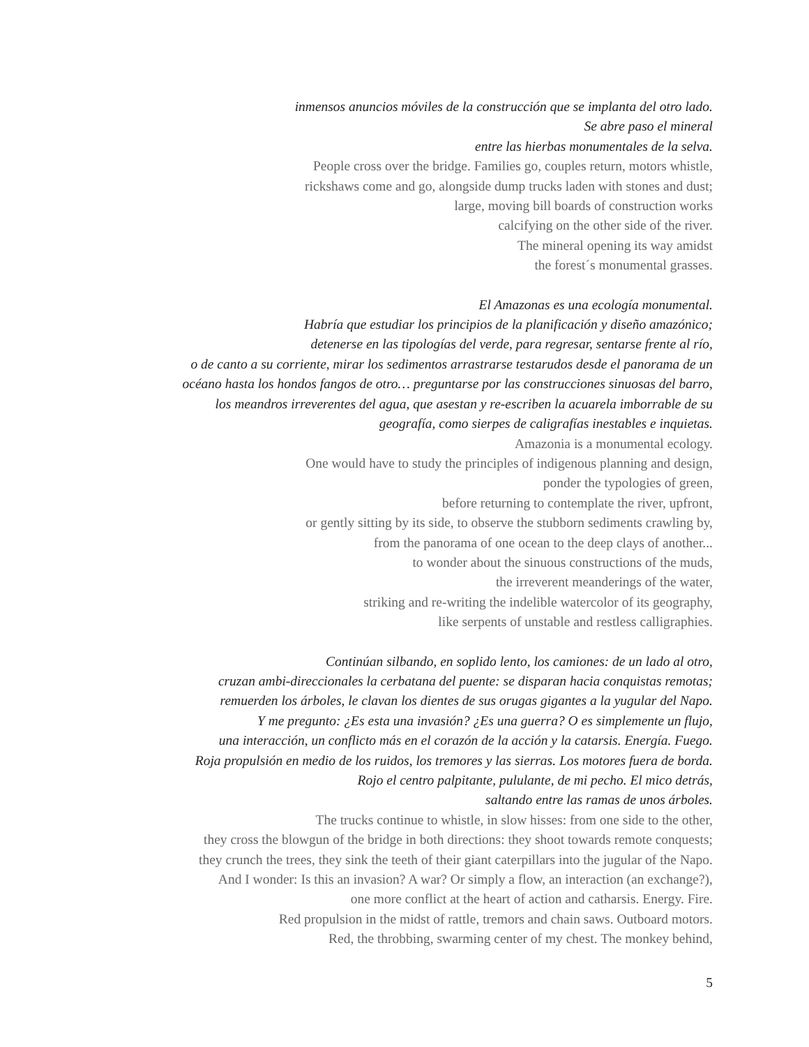inmensos anuncios móviles de la construcción que se implanta del otro lado.
Se abre paso el mineral
entre las hierbas monumentales de la selva.
People cross over the bridge. Families go, couples return, motors whistle,
rickshaws come and go, alongside dump trucks laden with stones and dust;
large, moving bill boards of construction works
calcifying on the other side of the river.
The mineral opening its way amidst
the forest´s monumental grasses.
El Amazonas es una ecología monumental.
Habría que estudiar los principios de la planificación y diseño amazónico;
detenerse en las tipologías del verde, para regresar, sentarse frente al río,
o de canto a su corriente, mirar los sedimentos arrastrarse testarudos desde el panorama de un
océano hasta los hondos fangos de otro… preguntarse por las construcciones sinuosas del barro,
los meandros irreverentes del agua, que asestan y re-escriben la acuarela imborrable de su
geografía, como sierpes de caligrafías inestables e inquietas.
Amazonia is a monumental ecology.
One would have to study the principles of indigenous planning and design,
ponder the typologies of green,
before returning to contemplate the river, upfront,
or gently sitting by its side, to observe the stubborn sediments crawling by,
from the panorama of one ocean to the deep clays of another...
to wonder about the sinuous constructions of the muds,
the irreverent meanderings of the water,
striking and re-writing the indelible watercolor of its geography,
like serpents of unstable and restless calligraphies.
Continúan silbando, en soplido lento, los camiones: de un lado al otro,
cruzan ambi-direccionales la cerbatana del puente: se disparan hacia conquistas remotas;
remuerden los árboles, le clavan los dientes de sus orugas gigantes a la yugular del Napo.
Y me pregunto: ¿Es esta una invasión? ¿Es una guerra? O es simplemente un flujo,
una interacción, un conflicto más en el corazón de la acción y la catarsis. Energía. Fuego.
Roja propulsión en medio de los ruidos, los tremores y las sierras. Los motores fuera de borda.
Rojo el centro palpitante, pululante, de mi pecho. El mico detrás,
saltando entre las ramas de unos árboles.
The trucks continue to whistle, in slow hisses: from one side to the other,
they cross the blowgun of the bridge in both directions: they shoot towards remote conquests;
they crunch the trees, they sink the teeth of their giant caterpillars into the jugular of the Napo.
And I wonder: Is this an invasion? A war? Or simply a flow, an interaction (an exchange?),
one more conflict at the heart of action and catharsis. Energy. Fire.
Red propulsion in the midst of rattle, tremors and chain saws. Outboard motors.
Red, the throbbing, swarming center of my chest. The monkey behind,
5